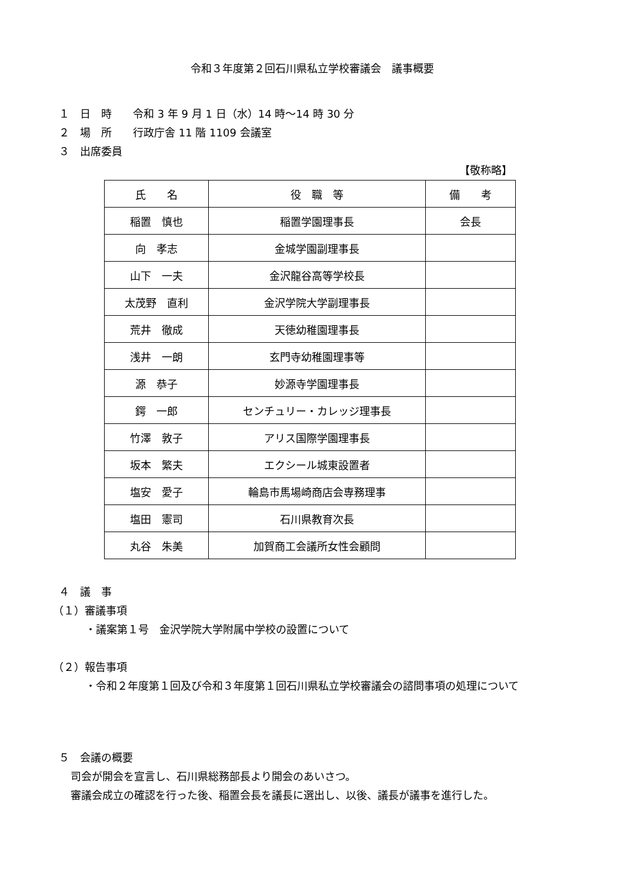令和３年度第２回石川県私立学校審議会　議事概要
１　日　時　　令和 3 年 9 月 1 日（水）14 時～14 時 30 分
２　場　所　　行政庁舎 11 階 1109 会議室
３　出席委員
【敬称略】
| 氏 名 | 役 職 等 | 備 考 |
| --- | --- | --- |
| 稲置 慎也 | 稲置学園理事長 | 会長 |
| 向 孝志 | 金城学園副理事長 | |
| 山下 一夫 | 金沢龍谷高等学校長 | |
| 太茂野 直利 | 金沢学院大学副理事長 | |
| 荒井 徹成 | 天徳幼稚園理事長 | |
| 浅井 一朗 | 玄門寺幼稚園理事等 | |
| 源 恭子 | 妙源寺学園理事長 | |
| 鍔 一郎 | センチュリー・カレッジ理事長 | |
| 竹澤 敦子 | アリス国際学園理事長 | |
| 坂本 繁夫 | エクシール城東設置者 | |
| 塩安 愛子 | 輪島市馬場崎商店会専務理事 | |
| 塩田 憲司 | 石川県教育次長 | |
| 丸谷 朱美 | 加賀商工会議所女性会顧問 | |
４　議　事
（１）審議事項
・議案第１号　金沢学院大学附属中学校の設置について
（２）報告事項
・令和２年度第１回及び令和３年度第１回石川県私立学校審議会の諮問事項の処理について
５　会議の概要
司会が開会を宣言し、石川県総務部長より開会のあいさつ。
審議会成立の確認を行った後、稲置会長を議長に選出し、以後、議長が議事を進行した。